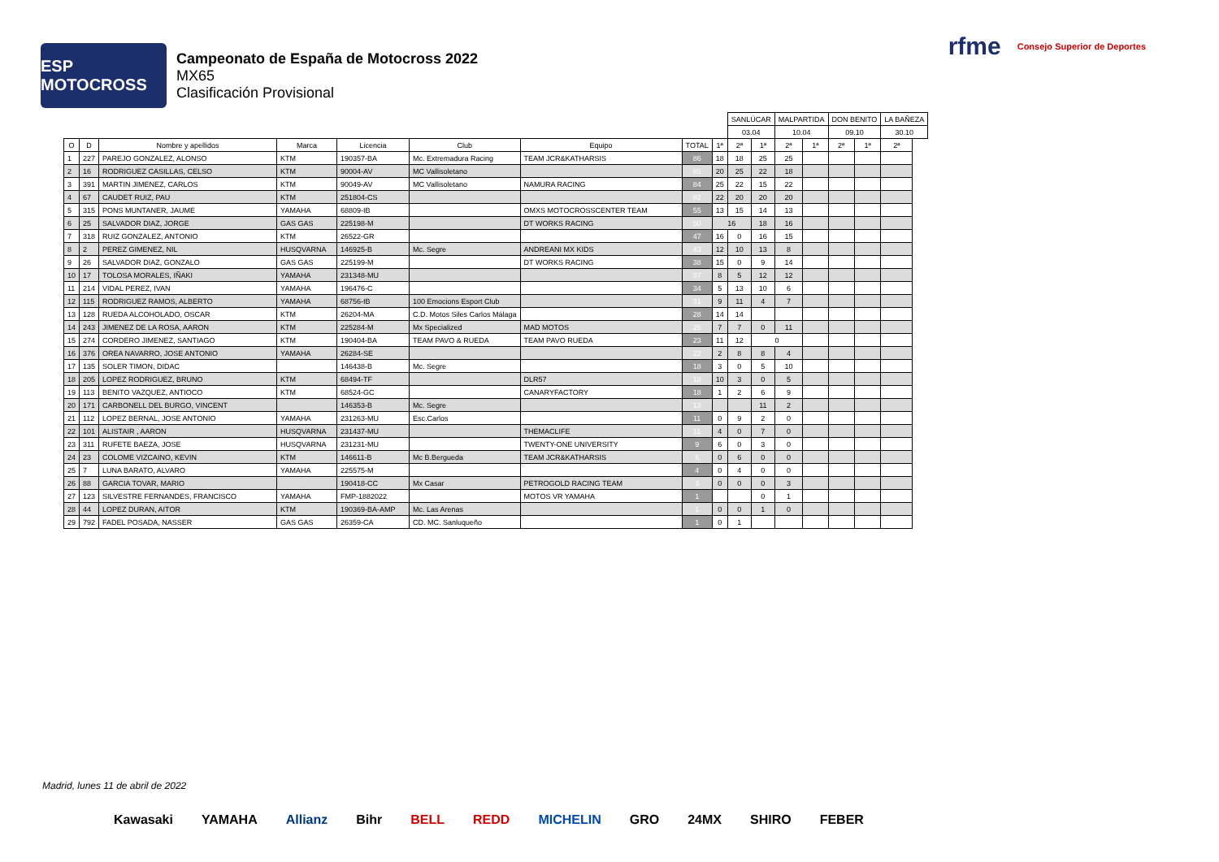ESP MOTOCROSS
Campeonato de España de Motocross 2022
MX65
Clasificación Provisional
rfme Consejo Superior de Deportes
| | | | | | | | | | SANLÚCAR | | MALPARTIDA | | DON BENITO | | LA BAÑEZA | |
| --- | --- | --- | --- | --- | --- | --- | --- | --- | --- | --- | --- | --- | --- | --- | --- | --- |
| | | | | | | | | | 03.04 | | 10.04 | | 09.10 | | 30.10 | |
| O | D | Nombre y apellidos | Marca | Licencia | Club | Equipo | TOTAL | 1ª | 2ª | 1ª | 2ª | 1ª | 2ª | 1ª | 2ª | |
| 1 | 227 | PAREJO GONZALEZ, ALONSO | KTM | 190357-BA | Mc. Extremadura Racing | TEAM JCR&KATHARSIS | 86 | 18 | 18 | 25 | 25 | | | | | |
| 2 | 16 | RODRIGUEZ CASILLAS, CELSO | KTM | 90004-AV | MC Vallisoletano | | 85 | 20 | 25 | 22 | 18 | | | | | |
| 3 | 391 | MARTIN JIMENEZ, CARLOS | KTM | 90049-AV | MC Vallisoletano | NAMURA RACING | 84 | 25 | 22 | 15 | 22 | | | | | |
| 4 | 67 | CAUDET RUIZ, PAU | KTM | 251804-CS | | | 82 | 22 | 20 | 20 | 20 | | | | | |
| 5 | 315 | PONS MUNTANER, JAUME | YAMAHA | 68809-IB | | OMXS MOTOCROSSCENTER TEAM | 55 | 13 | 15 | 14 | 13 | | | | | |
| 6 | 25 | SALVADOR DIAZ, JORGE | GAS GAS | 225198-M | | DT WORKS RACING | 50 | 16 | | 18 | 16 | | | | | |
| 7 | 318 | RUIZ GONZALEZ, ANTONIO | KTM | 26522-GR | | | 47 | 16 | 0 | 16 | 15 | | | | | |
| 8 | 2 | PEREZ GIMENEZ, NIL | HUSQVARNA | 146925-B | Mc. Segre | ANDREANI MX KIDS | 43 | 12 | 10 | 13 | 8 | | | | | |
| 9 | 26 | SALVADOR DIAZ, GONZALO | GAS GAS | 225199-M | | DT WORKS RACING | 38 | 15 | 0 | 9 | 14 | | | | | |
| 10 | 17 | TOLOSA MORALES, IÑAKI | YAMAHA | 231348-MU | | | 37 | 8 | 5 | 12 | 12 | | | | | |
| 11 | 214 | VIDAL PEREZ, IVAN | YAMAHA | 196476-C | | | 34 | 5 | 13 | 10 | 6 | | | | | |
| 12 | 115 | RODRIGUEZ RAMOS, ALBERTO | YAMAHA | 68756-IB | 100 Emocions Esport Club | | 31 | 9 | 11 | 4 | 7 | | | | | |
| 13 | 128 | RUEDA ALCOHOLADO, OSCAR | KTM | 26204-MA | C.D. Motos Siles Carlos Málaga | | 28 | 14 | 14 | | | | | | | |
| 14 | 243 | JIMENEZ DE LA ROSA, AARON | KTM | 225284-M | Mx Specialized | MAD MOTOS | 25 | 7 | 7 | 0 | 11 | | | | | |
| 15 | 274 | CORDERO JIMENEZ, SANTIAGO | KTM | 190404-BA | TEAM PAVO & RUEDA | TEAM PAVO RUEDA | 23 | 11 | 12 | 0 | | | | | | |
| 16 | 376 | OREA NAVARRO, JOSE ANTONIO | YAMAHA | 26284-SE | | | 22 | 2 | 8 | 8 | 4 | | | | | |
| 17 | 135 | SOLER TIMON, DIDAC | | 146438-B | Mc. Segre | | 18 | 3 | 0 | 5 | 10 | | | | | |
| 18 | 205 | LOPEZ RODRIGUEZ, BRUNO | KTM | 68494-TF | | DLR57 | 18 | 10 | 3 | 0 | 5 | | | | | |
| 19 | 113 | BENITO VAZQUEZ, ANTIOCO | KTM | 68524-GC | | CANARYFACTORY | 18 | 1 | 2 | 6 | 9 | | | | | |
| 20 | 171 | CARBONELL DEL BURGO, VINCENT | | 146353-B | Mc. Segre | | 13 | | | 11 | 2 | | | | | |
| 21 | 112 | LOPEZ BERNAL, JOSE ANTONIO | YAMAHA | 231263-MU | Esc.Carlos | | 11 | 0 | 9 | 2 | 0 | | | | | |
| 22 | 101 | ALISTAIR , AARON | HUSQVARNA | 231437-MU | | THEMACLIFE | 11 | 4 | 0 | 7 | 0 | | | | | |
| 23 | 311 | RUFETE BAEZA, JOSE | HUSQVARNA | 231231-MU | | TWENTY-ONE UNIVERSITY | 9 | 6 | 0 | 3 | 0 | | | | | |
| 24 | 23 | COLOME VIZCAINO, KEVIN | KTM | 146611-B | Mc B.Bergueda | TEAM JCR&KATHARSIS | 6 | 0 | 6 | 0 | 0 | | | | | |
| 25 | 7 | LUNA BARATO, ALVARO | YAMAHA | 225575-M | | | 4 | 0 | 4 | 0 | 0 | | | | | |
| 26 | 88 | GARCIA TOVAR, MARIO | | 190418-CC | Mx Casar | PETROGOLD RACING TEAM | 3 | 0 | 0 | 0 | 3 | | | | | |
| 27 | 123 | SILVESTRE FERNANDES, FRANCISCO | YAMAHA | FMP-1882022 | | MOTOS VR YAMAHA | 1 | | | 0 | 1 | | | | | |
| 28 | 44 | LOPEZ DURAN, AITOR | KTM | 190369-BA-AMP | Mc. Las Arenas | | 1 | 0 | 0 | 1 | 0 | | | | | |
| 29 | 792 | FADEL POSADA, NASSER | GAS GAS | 26359-CA | CD. MC. Sanluqueño | | 1 | 0 | 1 | | | | | | | |
Madrid, lunes 11 de abril de 2022
Kawasaki YAMAHA Allianz Bihr BELL REDD MICHELIN GRO 24MX SHIRO FEBER